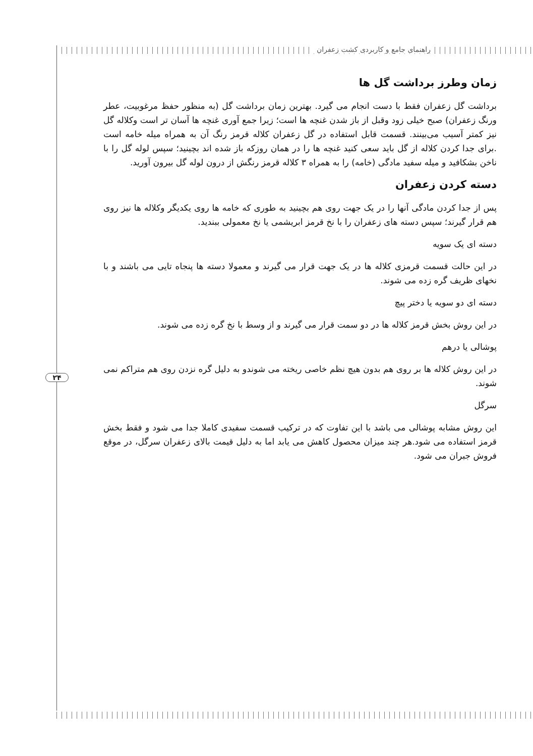راهنمای جامع و کاربردی کشت زعفران
۲۴
زمان وطرز برداشت گل ها
برداشت گل زعفران فقط با دست انجام می گیرد. بهترین زمان برداشت گل (به منظور حفظ مرغوبیت، عطر ورنگ زعفران) صبح خیلی زود وقبل از باز شدن غنچه ها است؛ زیرا جمع آوری غنچه ها آسان تر است وکلاله گل نیز کمتر آسیب می‌بینند. قسمت قابل استفاده در گل زعفران کلاله قرمز رنگ آن به همراه میله خامه است .برای جدا کردن کلاله از گل باید سعی کنید غنچه ها را در همان روزکه باز شده اند بچینید؛ سپس لوله گل را با ناخن بشکافید و میله سفید مادگی (خامه) را به همراه ۳ کلاله قرمز رنگش از درون لوله گل بیرون آورید.
دسته کردن زعفران
پس از جدا کردن مادگی آنها را در یک جهت روی هم بچینید به طوری که خامه ها روی یکدیگر وکلاله ها نیز روی هم قرار گیرند؛ سپس دسته های زعفران را با نخ قرمز ابریشمی یا نخ معمولی ببندید.
دسته ای یک سویه
در این حالت قسمت قرمزی کلاله ها در یک جهت قرار می گیرند و معمولا دسته ها پنجاه تایی می باشند و با نخهای ظریف گره زده می شوند.
دسته ای دو سویه یا دختر پیچ
در این روش بخش قرمز کلاله ها در دو سمت قرار می گیرند و از وسط با نخ گره زده می شوند.
پوشالی یا درهم
در این روش کلاله ها بر روی هم بدون هیچ نظم خاصی ریخته می شوندو به دلیل گره نزدن روی هم متراکم نمی شوند.
سرگل
این روش مشابه پوشالی می باشد با این تفاوت که در ترکیب قسمت سفیدی کاملا جدا می شود و فقط بخش قرمز استفاده می شود.هر چند میزان محصول کاهش می یابد اما به دلیل قیمت بالای زعفران سرگل، در موقع فروش جبران می شود.